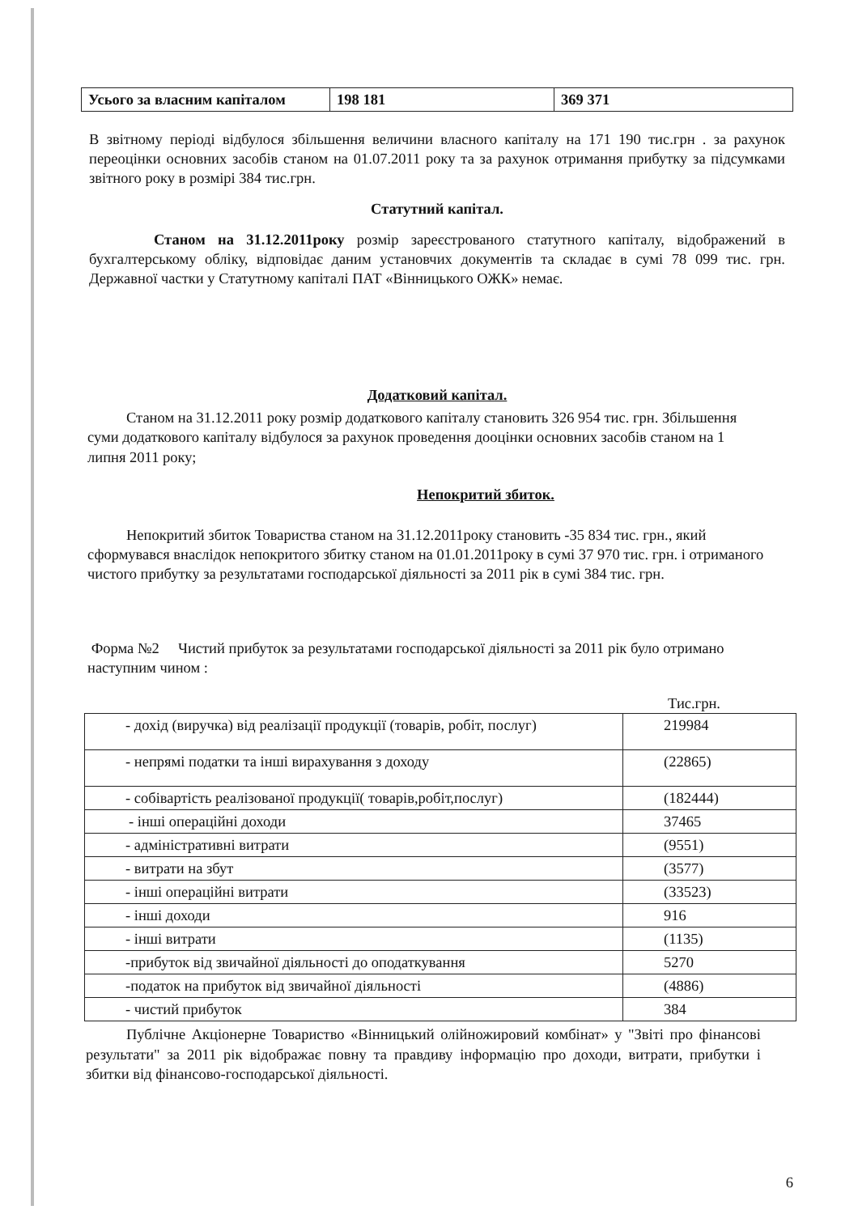| Усього за власним капіталом | 198 181 | 369 371 |
В звітному періоді відбулося збільшення величини власного капіталу на 171 190 тис.грн . за рахунок переоцінки основних засобів станом на 01.07.2011 року та за рахунок отримання прибутку за підсумками звітного року в розмірі 384 тис.грн.
Статутний капітал.
Станом на 31.12.2011року розмір зареєстрованого статутного капіталу, відображений в бухгалтерському обліку, відповідає даним установчих документів та складає в сумі 78 099 тис. грн. Державної частки у Статутному капіталі ПАТ «Вінницького ОЖК» немає.
Додатковий капітал.
Станом на 31.12.2011 року розмір додаткового капіталу становить 326 954 тис. грн. Збільшення суми додаткового капіталу відбулося за рахунок проведення дооцінки основних засобів станом на 1 липня 2011 року;
Непокритий збиток.
Непокритий збиток Товариства станом на 31.12.2011року становить -35 834 тис. грн., який сформувався внаслідок непокритого збитку станом на 01.01.2011року в сумі 37 970 тис. грн. і отриманого чистого прибутку за результатами господарської діяльності за 2011 рік в сумі 384 тис. грн.
Форма №2 Чистий прибуток за результатами господарської діяльності за 2011 рік було отримано наступним чином :
Тис.грн.
| - дохід (виручка) від реалізації продукції (товарів, робіт, послуг) | 219984 |
| - непрямі податки та інші вирахування з доходу | (22865) |
| - собівартість реалізованої продукції( товарів,робіт,послуг) | (182444) |
| - інші операційні доходи | 37465 |
| - адміністративні витрати | (9551) |
| - витрати на збут | (3577) |
| - інші операційні витрати | (33523) |
| - інші доходи | 916 |
| - інші витрати | (1135) |
| -прибуток від звичайної діяльності до оподаткування | 5270 |
| -податок на прибуток від звичайної діяльності | (4886) |
| - чистий прибуток | 384 |
Публічне Акціонерне Товариство «Вінницький олійножировий комбінат» у "Звіті про фінансові результати" за 2011 рік відображає повну та правдиву інформацію про доходи, витрати, прибутки і збитки від фінансово-господарської діяльності.
6